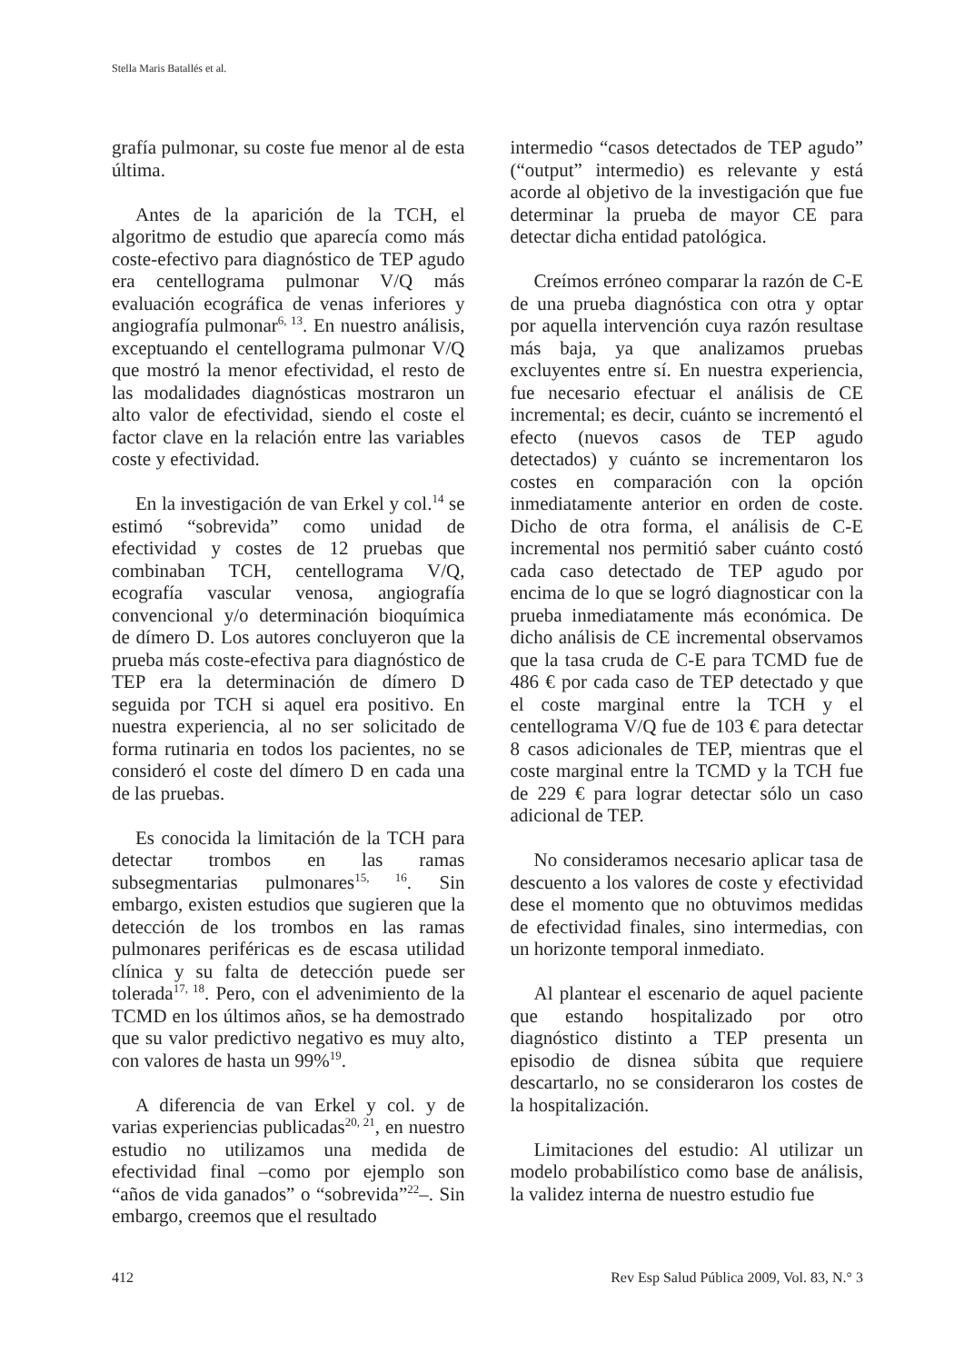Stella Maris Batallés et al.
grafía pulmonar, su coste fue menor al de esta última.
Antes de la aparición de la TCH, el algoritmo de estudio que aparecía como más coste-efectivo para diagnóstico de TEP agudo era centellograma pulmonar V/Q más evaluación ecográfica de venas inferiores y angiografía pulmonar<sup>6, 13</sup>. En nuestro análisis, exceptuando el centellograma pulmonar V/Q que mostró la menor efectividad, el resto de las modalidades diagnósticas mostraron un alto valor de efectividad, siendo el coste el factor clave en la relación entre las variables coste y efectividad.
En la investigación de van Erkel y col.<sup>14</sup> se estimó “sobrevida” como unidad de efectividad y costes de 12 pruebas que combinaban TCH, centellograma V/Q, ecografía vascular venosa, angiografía convencional y/o determinación bioquímica de dímero D. Los autores concluyeron que la prueba más coste-efectiva para diagnóstico de TEP era la determinación de dímero D seguida por TCH si aquel era positivo. En nuestra experiencia, al no ser solicitado de forma rutinaria en todos los pacientes, no se consideró el coste del dímero D en cada una de las pruebas.
Es conocida la limitación de la TCH para detectar trombos en las ramas subsegmentarias pulmonares<sup>15, 16</sup>. Sin embargo, existen estudios que sugieren que la detección de los trombos en las ramas pulmonares periféricas es de escasa utilidad clínica y su falta de detección puede ser tolerada<sup>17, 18</sup>. Pero, con el advenimiento de la TCMD en los últimos años, se ha demostrado que su valor predictivo negativo es muy alto, con valores de hasta un 99%<sup>19</sup>.
A diferencia de van Erkel y col. y de varias experiencias publicadas<sup>20, 21</sup>, en nuestro estudio no utilizamos una medida de efectividad final –como por ejemplo son “años de vida ganados” o “sobrevida”<sup>22</sup>–. Sin embargo, creemos que el resultado
intermedio “casos detectados de TEP agudo” (“output” intermedio) es relevante y está acorde al objetivo de la investigación que fue determinar la prueba de mayor CE para detectar dicha entidad patológica.
Creímos erróneo comparar la razón de C-E de una prueba diagnóstica con otra y optar por aquella intervención cuya razón resultase más baja, ya que analizamos pruebas excluyentes entre sí. En nuestra experiencia, fue necesario efectuar el análisis de CE incremental; es decir, cuánto se incrementó el efecto (nuevos casos de TEP agudo detectados) y cuánto se incrementaron los costes en comparación con la opción inmediatamente anterior en orden de coste. Dicho de otra forma, el análisis de C-E incremental nos permitió saber cuánto costó cada caso detectado de TEP agudo por encima de lo que se logró diagnosticar con la prueba inmediatamente más económica. De dicho análisis de CE incremental observamos que la tasa cruda de C-E para TCMD fue de 486 € por cada caso de TEP detectado y que el coste marginal entre la TCH y el centellograma V/Q fue de 103 € para detectar 8 casos adicionales de TEP, mientras que el coste marginal entre la TCMD y la TCH fue de 229 € para lograr detectar sólo un caso adicional de TEP.
No consideramos necesario aplicar tasa de descuento a los valores de coste y efectividad dese el momento que no obtuvimos medidas de efectividad finales, sino intermedias, con un horizonte temporal inmediato.
Al plantear el escenario de aquel paciente que estando hospitalizado por otro diagnóstico distinto a TEP presenta un episodio de disnea súbita que requiere descartarlo, no se consideraron los costes de la hospitalización.
Limitaciones del estudio: Al utilizar un modelo probabilístico como base de análisis, la validez interna de nuestro estudio fue
412 Rev Esp Salud Pública 2009, Vol. 83, N.° 3